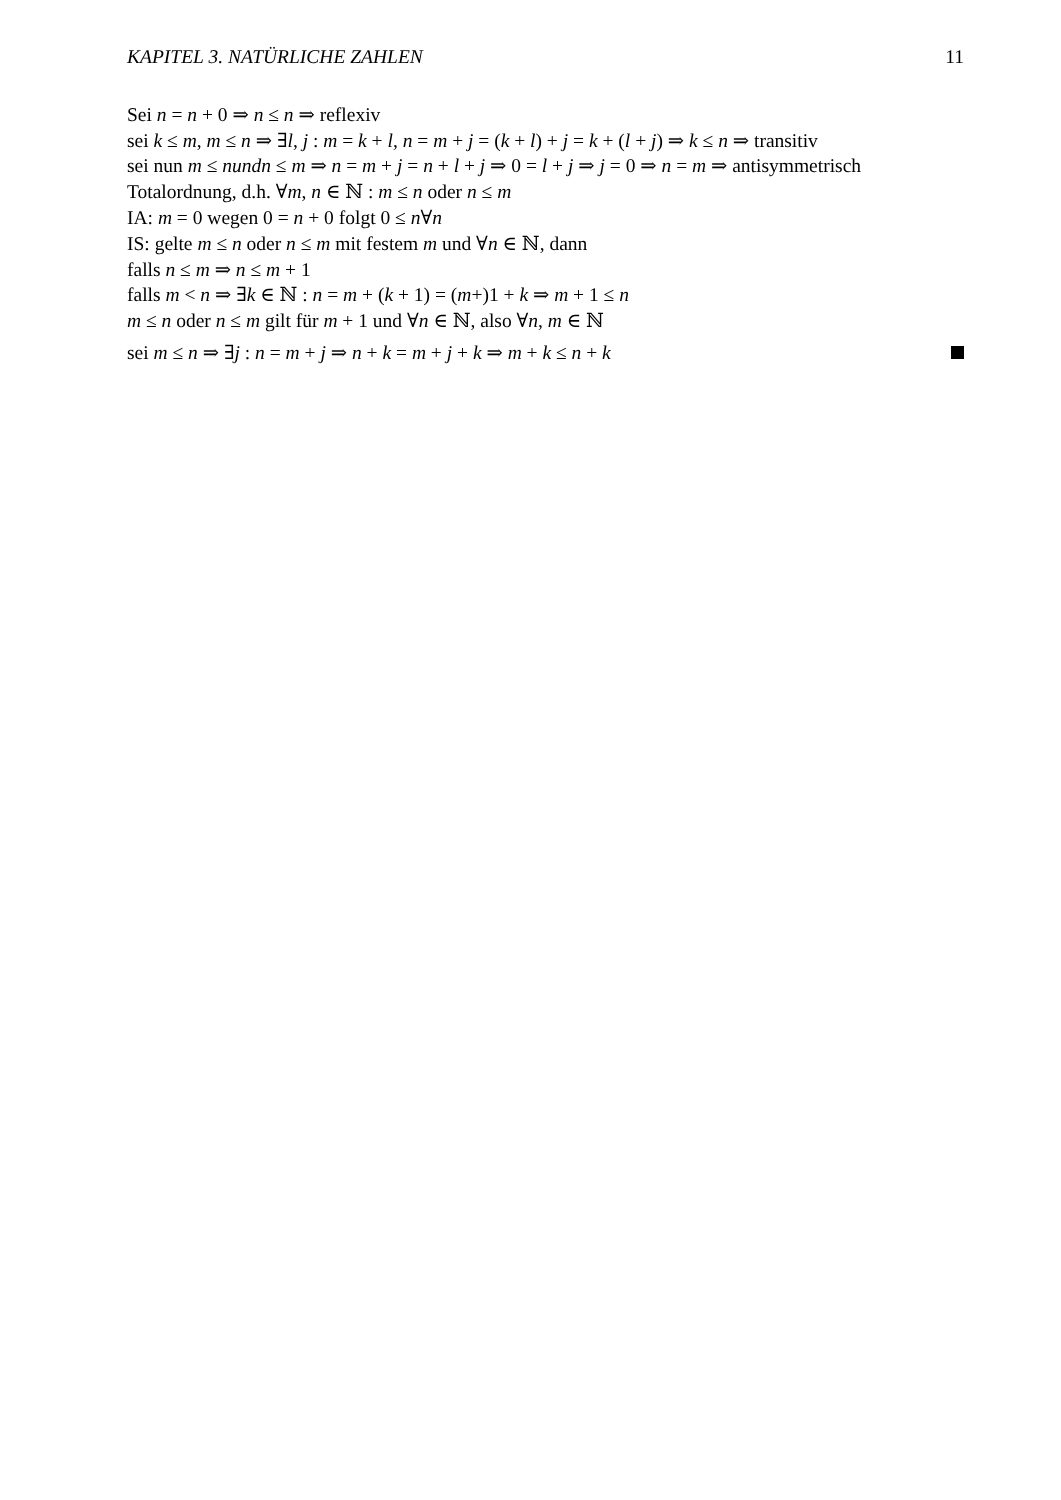KAPITEL 3. NATÜRLICHE ZAHLEN 11
Sei n = n + 0 ⇒ n ≤ n ⇒ reflexiv
sei k ≤ m, m ≤ n ⇒ ∃l, j : m = k + l, n = m + j = (k + l) + j = k + (l + j) ⇒ k ≤ n ⇒ transitiv
sei nun m ≤ nundn ≤ m ⇒ n = m + j = n + l + j ⇒ 0 = l + j ⇒ j = 0 ⇒ n = m ⇒ antisymmetrisch
Totalordnung, d.h. ∀m, n ∈ ℕ : m ≤ n oder n ≤ m
IA: m = 0 wegen 0 = n + 0 folgt 0 ≤ n∀n
IS: gelte m ≤ n oder n ≤ m mit festem m und ∀n ∈ ℕ, dann
falls n ≤ m ⇒ n ≤ m + 1
falls m < n ⇒ ∃k ∈ ℕ : n = m + (k + 1) = (m+)1 + k ⇒ m + 1 ≤ n
m ≤ n oder n ≤ m gilt für m + 1 und ∀n ∈ ℕ, also ∀n, m ∈ ℕ
sei m ≤ n ⇒ ∃j : n = m + j ⇒ n + k = m + j + k ⇒ m + k ≤ n + k